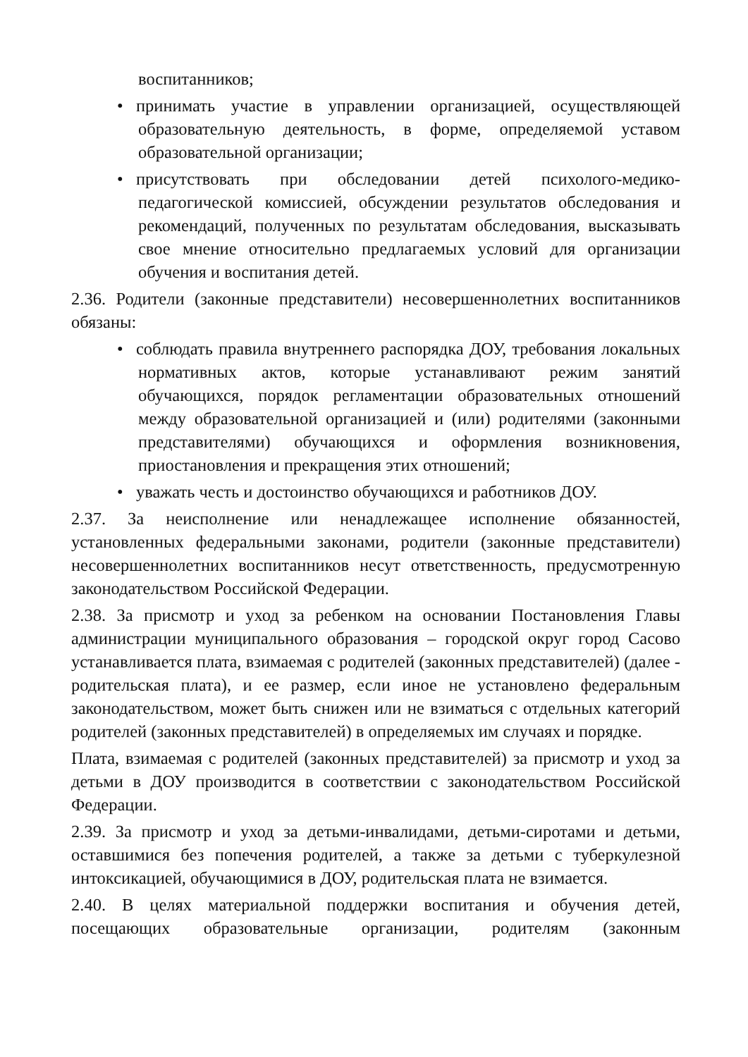воспитанников;
• принимать участие в управлении организацией, осуществляющей образовательную деятельность, в форме, определяемой уставом образовательной организации;
• присутствовать при обследовании детей психолого-медико-педагогической комиссией, обсуждении результатов обследования и рекомендаций, полученных по результатам обследования, высказывать свое мнение относительно предлагаемых условий для организации обучения и воспитания детей.
2.36. Родители (законные представители) несовершеннолетних воспитанников обязаны:
• соблюдать правила внутреннего распорядка ДОУ, требования локальных нормативных актов, которые устанавливают режим занятий обучающихся, порядок регламентации образовательных отношений между образовательной организацией и (или) родителями (законными представителями) обучающихся и оформления возникновения, приостановления и прекращения этих отношений;
• уважать честь и достоинство обучающихся и работников ДОУ.
2.37. За неисполнение или ненадлежащее исполнение обязанностей, установленных федеральными законами, родители (законные представители) несовершеннолетних воспитанников несут ответственность, предусмотренную законодательством Российской Федерации.
2.38. За присмотр и уход за ребенком на основании Постановления Главы администрации муниципального образования – городской округ город Сасово устанавливается плата, взимаемая с родителей (законных представителей) (далее - родительская плата), и ее размер, если иное не установлено федеральным законодательством, может быть снижен или не взиматься с отдельных категорий родителей (законных представителей) в определяемых им случаях и порядке.
Плата, взимаемая с родителей (законных представителей) за присмотр и уход за детьми в ДОУ производится в соответствии с законодательством Российской Федерации.
2.39. За присмотр и уход за детьми-инвалидами, детьми-сиротами и детьми, оставшимися без попечения родителей, а также за детьми с туберкулезной интоксикацией, обучающимися в ДОУ, родительская плата не взимается.
2.40. В целях материальной поддержки воспитания и обучения детей, посещающих образовательные организации, родителям (законным